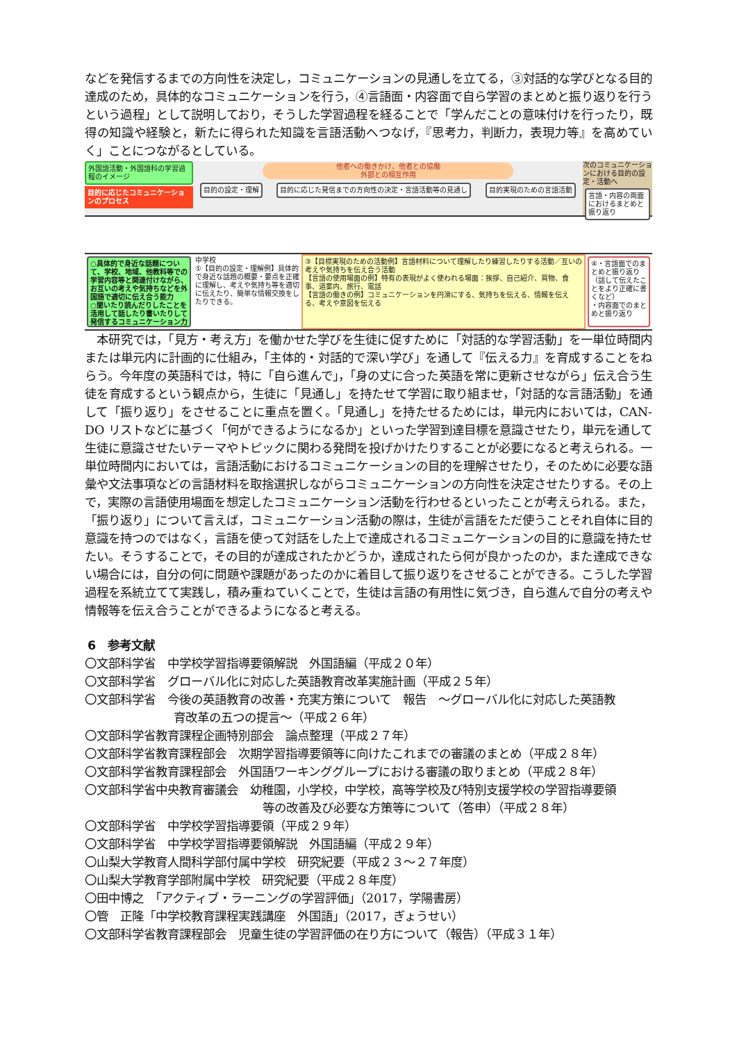などを発信するまでの方向性を決定し，コミュニケーションの見通しを立てる，③対話的な学びとなる目的達成のため，具体的なコミュニケーションを行う，④言語面・内容面で自ら学習のまとめと振り返りを行うという過程」として説明しており，そうした学習過程を経ることで「学んだことの意味付けを行ったり，既得の知識や経験と，新たに得られた知識を言語活動へつなげ，『思考力，判断力，表現力等』を高めていく」ことにつながるとしている。
外国語活動・外国語科の学習過程のイメージ
目的に応じたコミュニケーションのプロセス
他者への働きかけ、他者との協働
外部との相互作用
目的の設定・理解
目的に応じた発信までの方向性の決定・言語活動等の見通し
目的実現のための言語活動
次のコミュニケーションにおける目的の設定・活動へ
言語・内容の両面におけるまとめと振り返り
○具体的で身近な話題について、学校、地域、他教科等での学習内容等と関連付けながら、お互いの考えや気持ちなどを外国語で適切に伝え合う能力
○聞いたり読んだりしたことを活用して話したり書いたりして発信するコミュニケーション力
中学校
①【目的の設定・理解例】具体的で身近な話題の概要・要点を正確に理解し、考えや気持ち等を適切に伝えたり、簡単な情報交換をしたりできる。
③【目標実現のための活動例】言語材料について理解したり練習したりする活動／互いの考えや気持ちを伝え合う活動
【言語の使用場面の例】特有の表現がよく使われる場面：挨拶、自己紹介、買物、食事、道案内、旅行、電話
【言語の働きの例】コミュニケーションを円滑にする、気持ちを伝える、情報を伝える、考えや意図を伝える
④・言語面でのまとめと振り返り（話して伝えたことをより正確に書くなど）
・内容面でのまとめと振り返り
　本研究では，「見方・考え方」を働かせた学びを生徒に促すために「対話的な学習活動」を一単位時間内または単元内に計画的に仕組み，「主体的・対話的で深い学び」を通して『伝える力』を育成することをねらう。今年度の英語科では，特に「自ら進んで」，「身の丈に合った英語を常に更新させながら」伝え合う生徒を育成するという観点から，生徒に「見通し」を持たせて学習に取り組ませ，「対話的な言語活動」を通して「振り返り」をさせることに重点を置く。「見通し」を持たせるためには，単元内においては，CAN-DO リストなどに基づく「何ができるようになるか」といった学習到達目標を意識させたり，単元を通して生徒に意識させたいテーマやトピックに関わる発問を投げかけたりすることが必要になると考えられる。一単位時間内においては，言語活動におけるコミュニケーションの目的を理解させたり，そのために必要な語彙や文法事項などの言語材料を取捨選択しながらコミュニケーションの方向性を決定させたりする。その上で，実際の言語使用場面を想定したコミュニケーション活動を行わせるといったことが考えられる。また，「振り返り」について言えば，コミュニケーション活動の際は，生徒が言語をただ使うことそれ自体に目的意識を持つのではなく，言語を使って対話をした上で達成されるコミュニケーションの目的に意識を持たせたい。そうすることで，その目的が達成されたかどうか，達成されたら何が良かったのか，また達成できない場合には，自分の何に問題や課題があったのかに着目して振り返りをさせることができる。こうした学習過程を系統立てて実践し，積み重ねていくことで，生徒は言語の有用性に気づき，自ら進んで自分の考えや情報等を伝え合うことができるようになると考える。
6　参考文献
〇文部科学省　中学校学習指導要領解説　外国語編（平成２０年）
〇文部科学省　グローバル化に対応した英語教育改革実施計画（平成２５年）
〇文部科学省　今後の英語教育の改善・充実方策について　報告　～グローバル化に対応した英語教
育改革の五つの提言～（平成２６年）
〇文部科学省教育課程企画特別部会　論点整理（平成２７年）
〇文部科学省教育課程部会　次期学習指導要領等に向けたこれまでの審議のまとめ（平成２８年）
〇文部科学省教育課程部会　外国語ワーキンググループにおける審議の取りまとめ（平成２８年）
〇文部科学省中央教育審議会　幼稚園，小学校，中学校，高等学校及び特別支援学校の学習指導要領
等の改善及び必要な方策等について（答申）（平成２８年）
〇文部科学省　中学校学習指導要領（平成２９年）
〇文部科学省　中学校学習指導要領解説　外国語編（平成２９年）
〇山梨大学教育人間科学部付属中学校　研究紀要（平成２３～２７年度）
〇山梨大学教育学部附属中学校　研究紀要（平成２８年度）
〇田中博之　「アクティブ・ラーニングの学習評価」（2017，学陽書房）
〇管　正隆「中学校教育課程実践講座　外国語」（2017，ぎょうせい）
〇文部科学省教育課程部会　児童生徒の学習評価の在り方について（報告）（平成３１年）